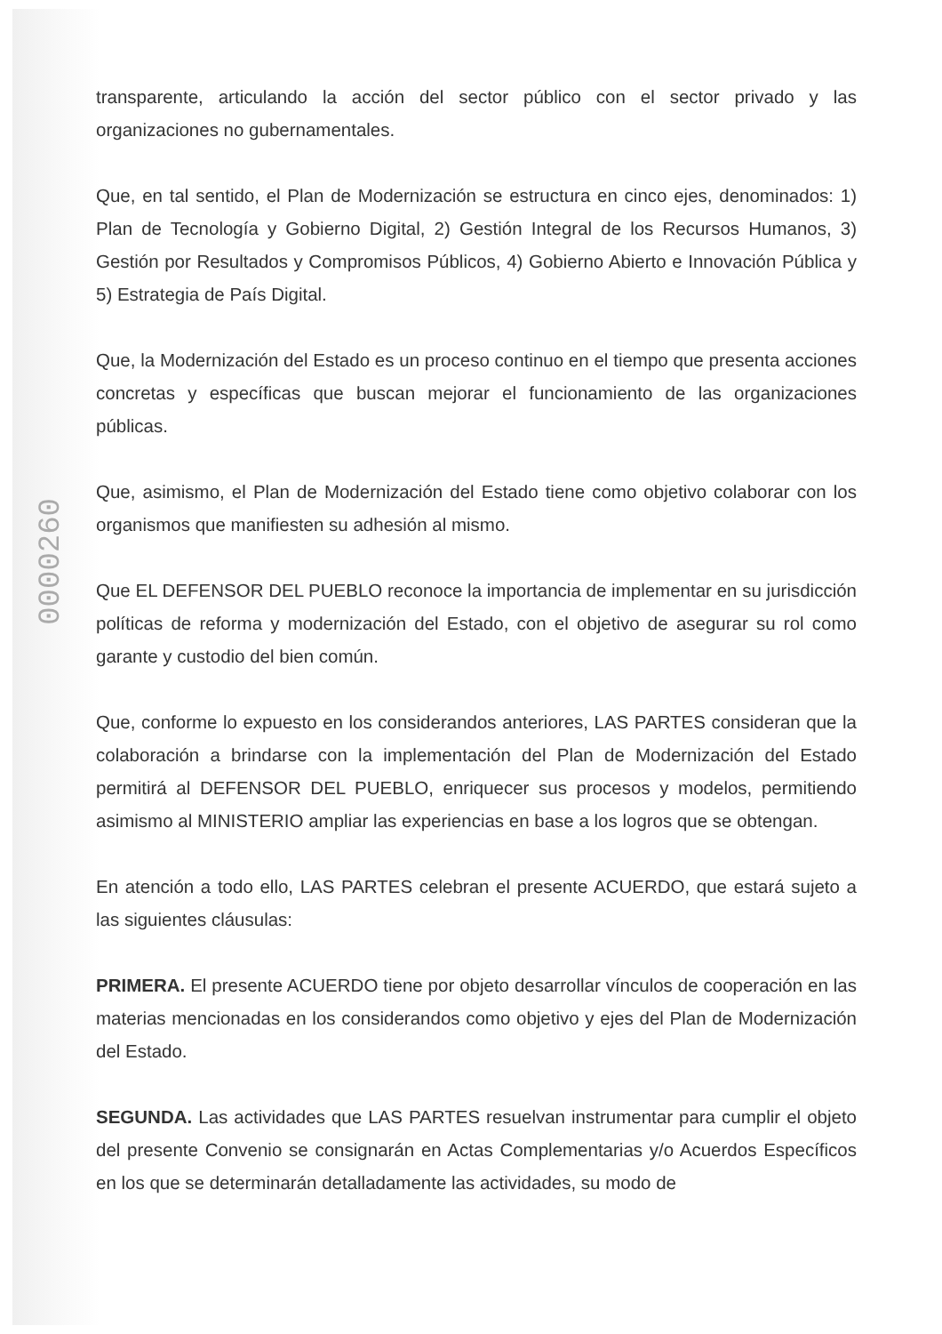0000260
transparente, articulando la acción del sector público con el sector privado y las organizaciones no gubernamentales.
Que, en tal sentido, el Plan de Modernización se estructura en cinco ejes, denominados: 1) Plan de Tecnología y Gobierno Digital, 2) Gestión Integral de los Recursos Humanos, 3) Gestión por Resultados y Compromisos Públicos, 4) Gobierno Abierto e Innovación Pública y 5) Estrategia de País Digital.
Que, la Modernización del Estado es un proceso continuo en el tiempo que presenta acciones concretas y específicas que buscan mejorar el funcionamiento de las organizaciones públicas.
Que, asimismo, el Plan de Modernización del Estado tiene como objetivo colaborar con los organismos que manifiesten su adhesión al mismo.
Que EL DEFENSOR DEL PUEBLO reconoce la importancia de implementar en su jurisdicción políticas de reforma y modernización del Estado, con el objetivo de asegurar su rol como garante y custodio del bien común.
Que, conforme lo expuesto en los considerandos anteriores, LAS PARTES consideran que la colaboración a brindarse con la implementación del Plan de Modernización del Estado permitirá al DEFENSOR DEL PUEBLO, enriquecer sus procesos y modelos, permitiendo asimismo al MINISTERIO ampliar las experiencias en base a los logros que se obtengan.
En atención a todo ello, LAS PARTES celebran el presente ACUERDO, que estará sujeto a las siguientes cláusulas:
PRIMERA. El presente ACUERDO tiene por objeto desarrollar vínculos de cooperación en las materias mencionadas en los considerandos como objetivo y ejes del Plan de Modernización del Estado.
SEGUNDA. Las actividades que LAS PARTES resuelvan instrumentar para cumplir el objeto del presente Convenio se consignarán en Actas Complementarias y/o Acuerdos Específicos en los que se determinarán detalladamente las actividades, su modo de